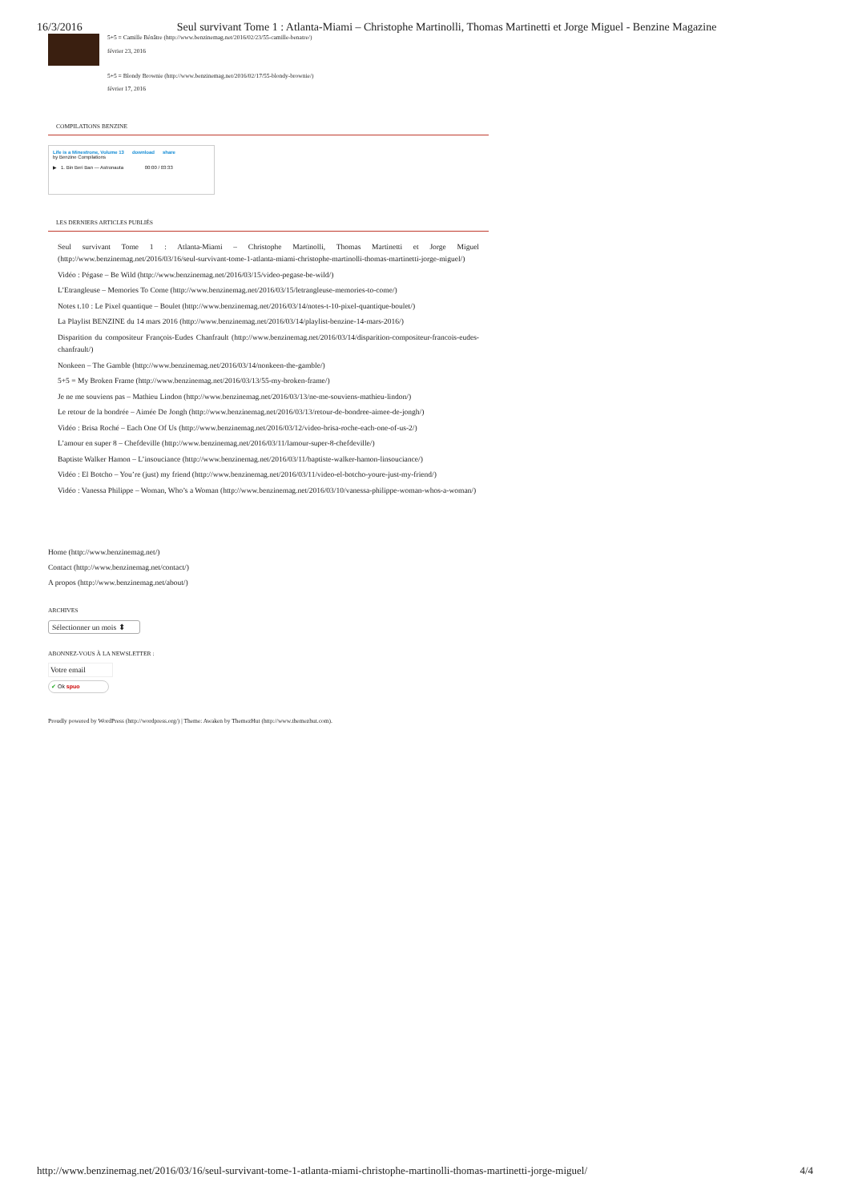16/3/2016 Seul survivant Tome 1 : Atlanta-Miami – Christophe Martinolli, Thomas Martinetti et Jorge Miguel - Benzine Magazine
5+5 = Camille Bénâtre (http://www.benzinemag.net/2016/02/23/55-camille-benatre/)
février 23, 2016
5+5 = Blondy Brownie (http://www.benzinemag.net/2016/02/17/55-blondy-brownie/)
février 17, 2016
COMPILATIONS BENZINE
Life is a Minestrone, Volume 13 download share
by Benzine Compilations
▶ 1. Bin Beri Ban — Astronauta 00:00 / 03:33
LES DERNIERS ARTICLES PUBLIÉS
Seul survivant Tome 1 : Atlanta-Miami – Christophe Martinolli, Thomas Martinetti et Jorge Miguel (http://www.benzinemag.net/2016/03/16/seul-survivant-tome-1-atlanta-miami-christophe-martinolli-thomas-martinetti-jorge-miguel/)
Vidéo : Pégase – Be Wild (http://www.benzinemag.net/2016/03/15/video-pegase-be-wild/)
L’Etrangleuse – Memories To Come (http://www.benzinemag.net/2016/03/15/letrangleuse-memories-to-come/)
Notes t.10 : Le Pixel quantique – Boulet (http://www.benzinemag.net/2016/03/14/notes-t-10-pixel-quantique-boulet/)
La Playlist BENZINE du 14 mars 2016 (http://www.benzinemag.net/2016/03/14/playlist-benzine-14-mars-2016/)
Disparition du compositeur François-Eudes Chanfrault (http://www.benzinemag.net/2016/03/14/disparition-compositeur-francois-eudes-chanfrault/)
Nonkeen – The Gamble (http://www.benzinemag.net/2016/03/14/nonkeen-the-gamble/)
5+5 = My Broken Frame (http://www.benzinemag.net/2016/03/13/55-my-broken-frame/)
Je ne me souviens pas – Mathieu Lindon (http://www.benzinemag.net/2016/03/13/ne-me-souviens-mathieu-lindon/)
Le retour de la bondrée – Aimée De Jongh (http://www.benzinemag.net/2016/03/13/retour-de-bondree-aimee-de-jongh/)
Vidéo : Brisa Roché – Each One Of Us (http://www.benzinemag.net/2016/03/12/video-brisa-roche-each-one-of-us-2/)
L’amour en super 8 – Chefdeville (http://www.benzinemag.net/2016/03/11/lamour-super-8-chefdeville/)
Baptiste Walker Hamon – L’insouciance (http://www.benzinemag.net/2016/03/11/baptiste-walker-hamon-linsouciance/)
Vidéo : El Botcho – You’re (just) my friend (http://www.benzinemag.net/2016/03/11/video-el-botcho-youre-just-my-friend/)
Vidéo : Vanessa Philippe – Woman, Who’s a Woman (http://www.benzinemag.net/2016/03/10/vanessa-philippe-woman-whos-a-woman/)
Home (http://www.benzinemag.net/)
Contact (http://www.benzinemag.net/contact/)
A propos (http://www.benzinemag.net/about/)
ARCHIVES
Sélectionner un mois ⬍
ABONNEZ-VOUS À LA NEWSLETTER :
Votre email
✔ Ok spuo
Proudly powered by WordPress (http://wordpress.org/) | Theme: Awaken by ThemezHut (http://www.themezhut.com).
http://www.benzinemag.net/2016/03/16/seul-survivant-tome-1-atlanta-miami-christophe-martinolli-thomas-martinetti-jorge-miguel/ 4/4